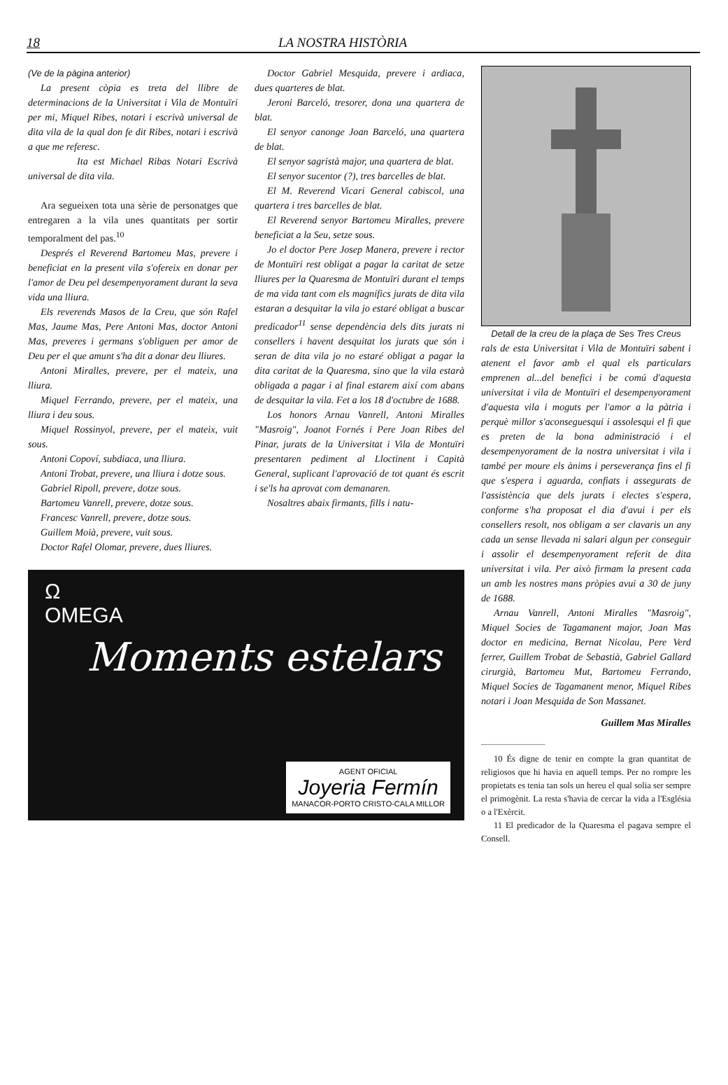18 LA NOSTRA HISTÒRIA
(Ve de la pàgina anterior)
La present còpia es treta del llibre de determinacions de la Universitat i Vila de Montuïri per mi, Miquel Ribes, notari i escrivà universal de dita vila de la qual don fe dit Ribes, notari i escrivà a que me referesc.
Ita est Michael Ribas Notari Escrivà universal de dita vila.
Ara segueixen tota una sèrie de personatges que entregaren a la vila unes quantitats per sortir temporalment del pas.<sup>10</sup>
Després el Reverend Bartomeu Mas, prevere i beneficiat en la present vila s'ofereix en donar per l'amor de Deu pel desempenyorament durant la seva vida una lliura.
Els reverends Masos de la Creu, que són Rafel Mas, Jaume Mas, Pere Antoni Mas, doctor Antoni Mas, preveres i germans s'obliguen per amor de Deu per el que amunt s'ha dit a donar deu lliures.
Antoni Miralles, prevere, per el mateix, una lliura.
Miquel Ferrando, prevere, per el mateix, una lliura i deu sous.
Miquel Rossinyol, prevere, per el mateix, vuit sous.
Antoni Copoví, subdiaca, una lliura.
Antoni Trobat, prevere, una lliura i dotze sous.
Gabriel Ripoll, prevere, dotze sous.
Bartomeu Vanrell, prevere, dotze sous.
Francesc Vanrell, prevere, dotze sous.
Guillem Moià, prevere, vuit sous.
Doctor Rafel Olomar, prevere, dues lliures.
Doctor Gabriel Mesquida, prevere i ardiaca, dues quarteres de blat.
Jeroni Barceló, tresorer, dona una quartera de blat.
El senyor canonge Joan Barceló, una quartera de blat.
El senyor sagristà major, una quartera de blat.
El senyor sucentor (?), tres barcelles de blat.
El M. Reverend Vicari General cabiscol, una quartera i tres barcelles de blat.
El Reverend senyor Bartomeu Miralles, prevere beneficiat a la Seu, setze sous.
Jo el doctor Pere Josep Manera, prevere i rector de Montuïri rest obligat a pagar la caritat de setze lliures per la Quaresma de Montuïri durant el temps de ma vida tant com els magnífics jurats de dita vila estaran a desquitar la vila jo estaré obligat a buscar predicador<sup>11</sup> sense dependència dels dits jurats ni consellers i havent desquitat los jurats que són i seran de dita vila jo no estaré obligat a pagar la dita caritat de la Quaresma, sino que la vila estarà obligada a pagar i al final estarem així com abans de desquitar la vila. Fet a los 18 d'octubre de 1688.
Los honors Arnau Vanrell, Antoni Miralles "Masroig", Joanot Fornés i Pere Joan Ribes del Pinar, jurats de la Universitat i Vila de Montuïri presentaren pediment al Lloctinent i Capità General, suplicant l'aprovació de tot quant és escrit i se'ls ha aprovat com demanaren.
Nosaltres abaix firmants, fills i natu-
Ω
OMEGA
Moments estelars
AGENT OFICIAL
Joyeria Fermín
MANACOR-PORTO CRISTO-CALA MILLOR
Detall de la creu de la plaça de Ses Tres Creus
rals de esta Universitat i Vila de Montuïri sabent i atenent el favor amb el qual els particulars emprenen al...del benefici i be comú d'aquesta universitat i vila de Montuïri el desempenyorament d'aquesta vila i moguts per l'amor a la pàtria i perquè millor s'aconseguesqui i assolesqui el fi que es preten de la bona administració i el desempenyorament de la nostra universitat i vila i també per moure els ànims i perseverança fins el fi que s'espera i aguarda, confiats i assegurats de l'assistència que dels jurats i electes s'espera, conforme s'ha proposat el dia d'avui i per els consellers resolt, nos obligam a ser clavaris un any cada un sense llevada ni salari algun per conseguir i assolir el desempenyorament referit de dita universitat i vila. Per això firmam la present cada un amb les nostres mans pròpies avui a 30 de juny de 1688.
Arnau Vanrell, Antoni Miralles "Masroig", Miquel Socies de Tagamanent major, Joan Mas doctor en medicina, Bernat Nicolau, Pere Verd ferrer, Guillem Trobat de Sebastià, Gabriel Gallard cirurgià, Bartomeu Mut, Bartomeu Ferrando, Miquel Socies de Tagamanent menor, Miquel Ribes notari i Joan Mesquida de Son Massanet.
Guillem Mas Miralles
10 És digne de tenir en compte la gran quantitat de religiosos que hi havia en aquell temps. Per no rompre les propietats es tenia tan sols un hereu el qual solia ser sempre el primogènit. La resta s'havia de cercar la vida a l'Església o a l'Exèrcit.
11 El predicador de la Quaresma el pagava sempre el Consell.